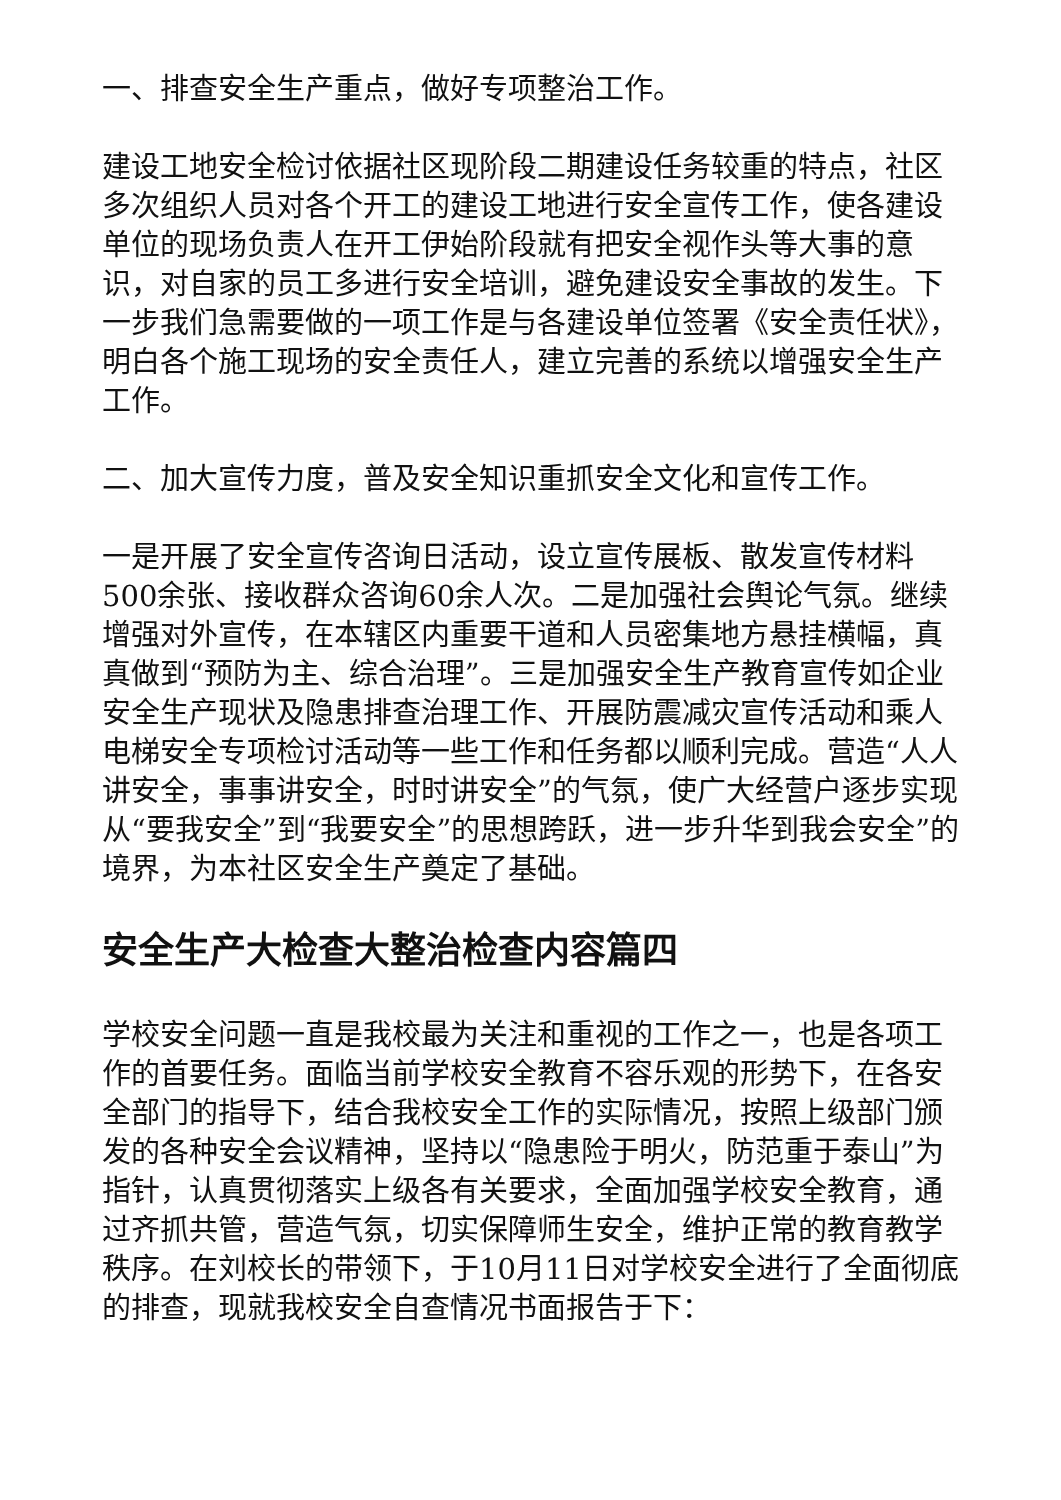一、排查安全生产重点，做好专项整治工作。
建设工地安全检讨依据社区现阶段二期建设任务较重的特点，社区多次组织人员对各个开工的建设工地进行安全宣传工作，使各建设单位的现场负责人在开工伊始阶段就有把安全视作头等大事的意识，对自家的员工多进行安全培训，避免建设安全事故的发生。下一步我们急需要做的一项工作是与各建设单位签署《安全责任状》，明白各个施工现场的安全责任人，建立完善的系统以增强安全生产工作。
二、加大宣传力度，普及安全知识重抓安全文化和宣传工作。
一是开展了安全宣传咨询日活动，设立宣传展板、散发宣传材料500余张、接收群众咨询60余人次。二是加强社会舆论气氛。继续增强对外宣传，在本辖区内重要干道和人员密集地方悬挂横幅，真真做到“预防为主、综合治理”。三是加强安全生产教育宣传如企业安全生产现状及隐患排查治理工作、开展防震减灾宣传活动和乘人电梯安全专项检讨活动等一些工作和任务都以顺利完成。营造“人人讲安全，事事讲安全，时时讲安全”的气氛，使广大经营户逐步实现从“要我安全”到“我要安全”的思想跨跃，进一步升华到我会安全”的境界，为本社区安全生产奠定了基础。
安全生产大检查大整治检查内容篇四
学校安全问题一直是我校最为关注和重视的工作之一，也是各项工作的首要任务。面临当前学校安全教育不容乐观的形势下，在各安全部门的指导下，结合我校安全工作的实际情况，按照上级部门颁发的各种安全会议精神，坚持以“隐患险于明火，防范重于泰山”为指针，认真贯彻落实上级各有关要求，全面加强学校安全教育，通过齐抓共管，营造气氛，切实保障师生安全，维护正常的教育教学秩序。在刘校长的带领下，于10月11日对学校安全进行了全面彻底的排查，现就我校安全自查情况书面报告于下：